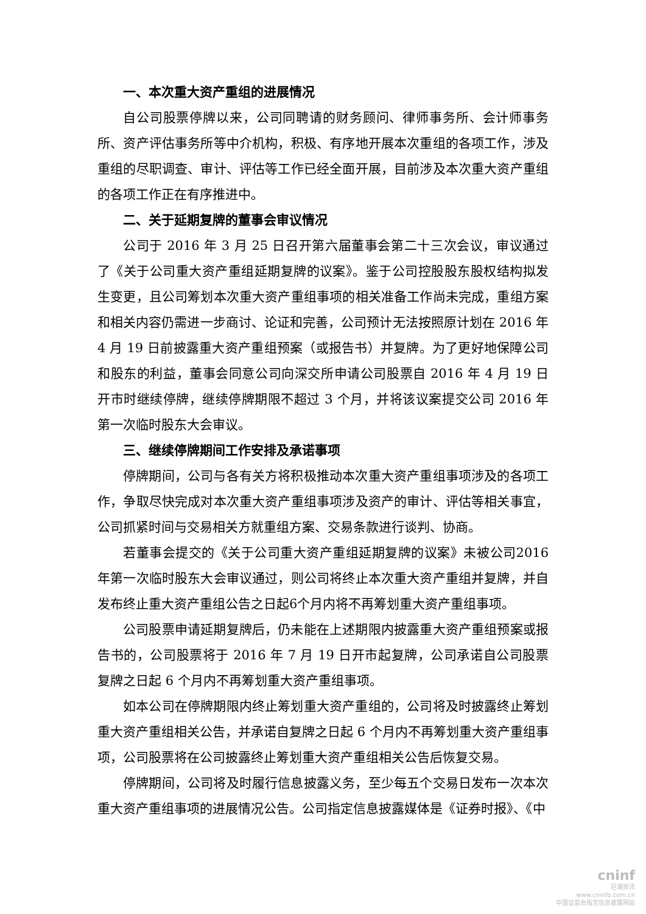一、本次重大资产重组的进展情况
自公司股票停牌以来，公司同聘请的财务顾问、律师事务所、会计师事务所、资产评估事务所等中介机构，积极、有序地开展本次重组的各项工作，涉及重组的尽职调查、审计、评估等工作已经全面开展，目前涉及本次重大资产重组的各项工作正在有序推进中。
二、关于延期复牌的董事会审议情况
公司于 2016 年 3 月 25 日召开第六届董事会第二十三次会议，审议通过了《关于公司重大资产重组延期复牌的议案》。鉴于公司控股股东股权结构拟发生变更，且公司筹划本次重大资产重组事项的相关准备工作尚未完成，重组方案和相关内容仍需进一步商讨、论证和完善，公司预计无法按照原计划在 2016 年 4 月 19 日前披露重大资产重组预案（或报告书）并复牌。为了更好地保障公司和股东的利益，董事会同意公司向深交所申请公司股票自 2016 年 4 月 19 日开市时继续停牌，继续停牌期限不超过 3 个月，并将该议案提交公司 2016 年第一次临时股东大会审议。
三、继续停牌期间工作安排及承诺事项
停牌期间，公司与各有关方将积极推动本次重大资产重组事项涉及的各项工作，争取尽快完成对本次重大资产重组事项涉及资产的审计、评估等相关事宜，公司抓紧时间与交易相关方就重组方案、交易条款进行谈判、协商。
若董事会提交的《关于公司重大资产重组延期复牌的议案》未被公司2016年第一次临时股东大会审议通过，则公司将终止本次重大资产重组并复牌，并自发布终止重大资产重组公告之日起6个月内将不再筹划重大资产重组事项。
公司股票申请延期复牌后，仍未能在上述期限内披露重大资产重组预案或报告书的，公司股票将于 2016 年 7 月 19 日开市起复牌，公司承诺自公司股票复牌之日起 6 个月内不再筹划重大资产重组事项。
如本公司在停牌期限内终止筹划重大资产重组的，公司将及时披露终止筹划重大资产重组相关公告，并承诺自复牌之日起 6 个月内不再筹划重大资产重组事项，公司股票将在公司披露终止筹划重大资产重组相关公告后恢复交易。
停牌期间，公司将及时履行信息披露义务，至少每五个交易日发布一次本次重大资产重组事项的进展情况公告。公司指定信息披露媒体是《证券时报》、《中
cninf
巨潮资讯
www.cninfo.com.cn
中国证监会指定信息披露网站